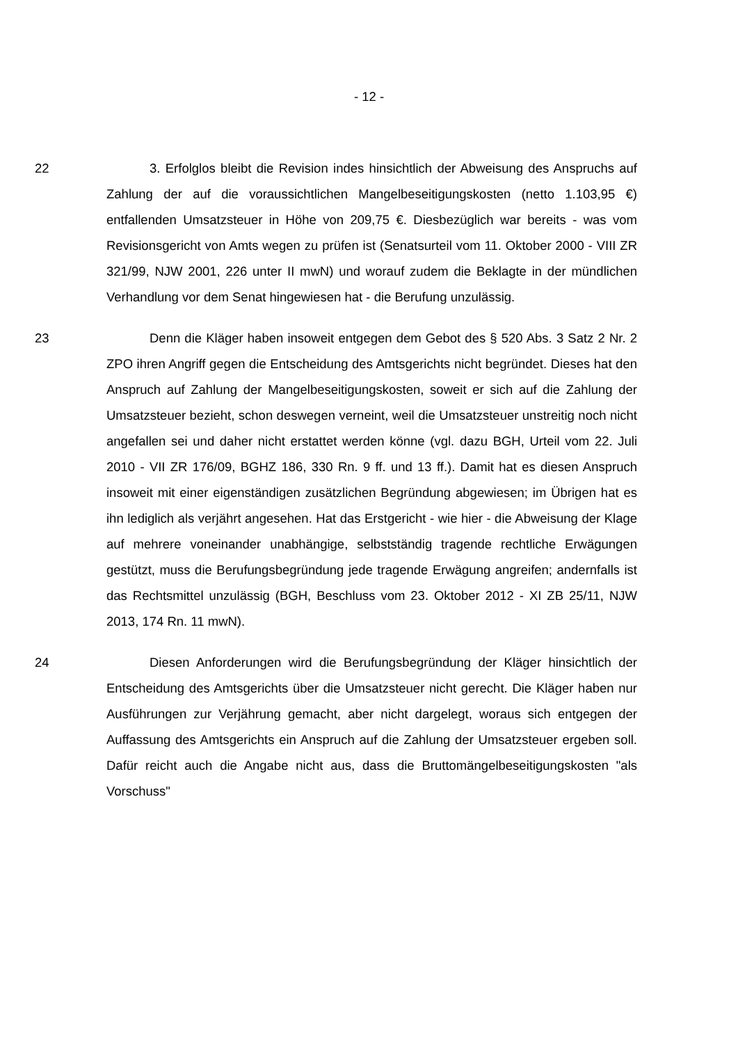- 12 -
22 3. Erfolglos bleibt die Revision indes hinsichtlich der Abweisung des Anspruchs auf Zahlung der auf die voraussichtlichen Mangelbeseitigungskosten (netto 1.103,95 €) entfallenden Umsatzsteuer in Höhe von 209,75 €. Diesbezüglich war bereits - was vom Revisionsgericht von Amts wegen zu prüfen ist (Senatsurteil vom 11. Oktober 2000 - VIII ZR 321/99, NJW 2001, 226 unter II mwN) und worauf zudem die Beklagte in der mündlichen Verhandlung vor dem Senat hingewiesen hat - die Berufung unzulässig.
23 Denn die Kläger haben insoweit entgegen dem Gebot des § 520 Abs. 3 Satz 2 Nr. 2 ZPO ihren Angriff gegen die Entscheidung des Amtsgerichts nicht begründet. Dieses hat den Anspruch auf Zahlung der Mangelbeseitigungskosten, soweit er sich auf die Zahlung der Umsatzsteuer bezieht, schon deswegen verneint, weil die Umsatzsteuer unstreitig noch nicht angefallen sei und daher nicht erstattet werden könne (vgl. dazu BGH, Urteil vom 22. Juli 2010 - VII ZR 176/09, BGHZ 186, 330 Rn. 9 ff. und 13 ff.). Damit hat es diesen Anspruch insoweit mit einer eigenständigen zusätzlichen Begründung abgewiesen; im Übrigen hat es ihn lediglich als verjährt angesehen. Hat das Erstgericht - wie hier - die Abweisung der Klage auf mehrere voneinander unabhängige, selbstständig tragende rechtliche Erwägungen gestützt, muss die Berufungsbegründung jede tragende Erwägung angreifen; andernfalls ist das Rechtsmittel unzulässig (BGH, Beschluss vom 23. Oktober 2012 - XI ZB 25/11, NJW 2013, 174 Rn. 11 mwN).
24 Diesen Anforderungen wird die Berufungsbegründung der Kläger hinsichtlich der Entscheidung des Amtsgerichts über die Umsatzsteuer nicht gerecht. Die Kläger haben nur Ausführungen zur Verjährung gemacht, aber nicht dargelegt, woraus sich entgegen der Auffassung des Amtsgerichts ein Anspruch auf die Zahlung der Umsatzsteuer ergeben soll. Dafür reicht auch die Angabe nicht aus, dass die Bruttomängelbeseitigungskosten "als Vorschuss"